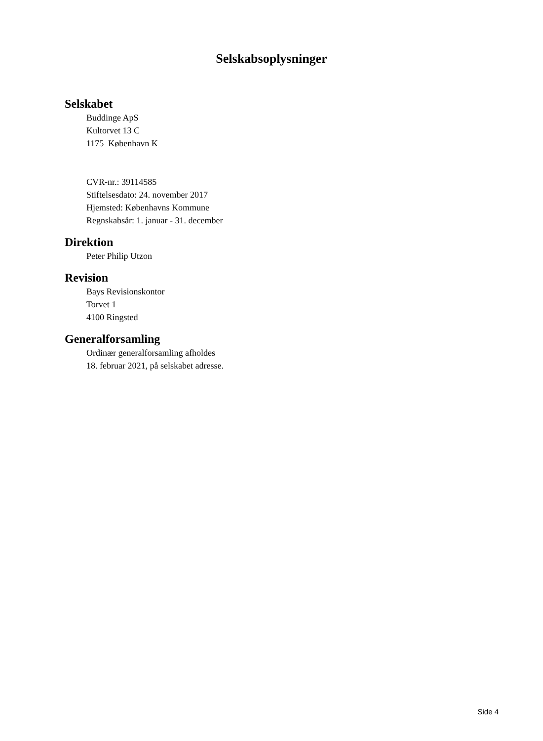Selskabsoplysninger
Selskabet
Buddinge ApS
Kultorvet 13 C
1175 København K
CVR-nr.: 39114585
Stiftelsesdato: 24. november 2017
Hjemsted: Københavns Kommune
Regnskabsår: 1. januar - 31. december
Direktion
Peter Philip Utzon
Revision
Bays Revisionskontor
Torvet 1
4100 Ringsted
Generalforsamling
Ordinær generalforsamling afholdes
18. februar 2021, på selskabet adresse.
Side 4